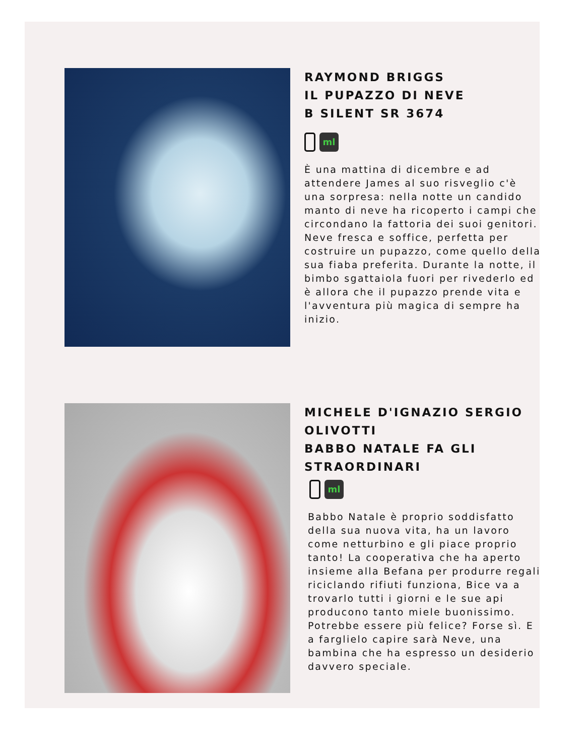RAYMOND BRIGGS
IL PUPAZZO DI NEVE
B SILENT SR 3674
ml
È una mattina di dicembre e ad attendere James al suo risveglio c'è una sorpresa: nella notte un candido manto di neve ha ricoperto i campi che circondano la fattoria dei suoi genitori. Neve fresca e soffice, perfetta per costruire un pupazzo, come quello della sua fiaba preferita. Durante la notte, il bimbo sgattaiola fuori per rivederlo ed è allora che il pupazzo prende vita e l'avventura più magica di sempre ha inizio.
MICHELE D'IGNAZIO SERGIO OLIVOTTI
BABBO NATALE FA GLI STRAORDINARI
ml
Babbo Natale è proprio soddisfatto della sua nuova vita, ha un lavoro come netturbino e gli piace proprio tanto! La cooperativa che ha aperto insieme alla Befana per produrre regali riciclando rifiuti funziona, Bice va a trovarlo tutti i giorni e le sue api producono tanto miele buonissimo. Potrebbe essere più felice? Forse sì. E a farglielo capire sarà Neve, una bambina che ha espresso un desiderio davvero speciale.